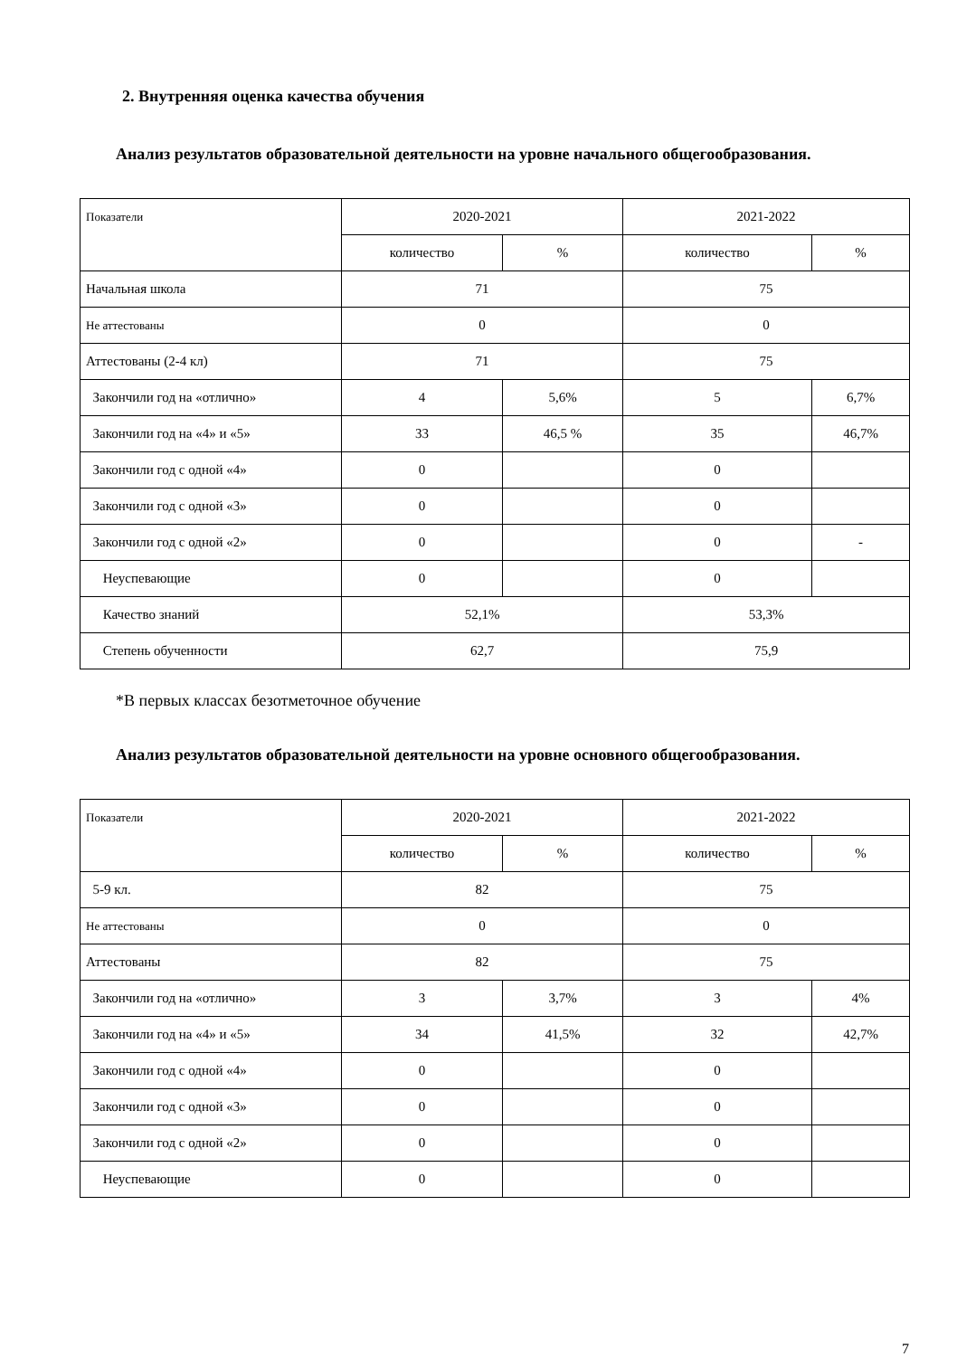2. Внутренняя оценка качества обучения
Анализ результатов образовательной деятельности на уровне начального общегообразования.
| Показатели | 2020-2021 | | 2021-2022 | |
| --- | --- | --- | --- | --- |
| | количество | % | количество | % |
| Начальная школа | 71 | | 75 | |
| Не аттестованы | 0 | | 0 | |
| Аттестованы (2-4 кл) | 71 | | 75 | |
| Закончили год на «отлично» | 4 | 5,6% | 5 | 6,7% |
| Закончили год на «4» и «5» | 33 | 46,5 % | 35 | 46,7% |
| Закончили год с одной «4» | 0 | | 0 | |
| Закончили год с одной «3» | 0 | | 0 | |
| Закончили год с одной «2» | 0 | | 0 | - |
| Неуспевающие | 0 | | 0 | |
| Качество знаний | 52,1% | | 53,3% | |
| Степень обученности | 62,7 | | 75,9 | |
*В первых классах безотметочное обучение
Анализ результатов образовательной деятельности на уровне основного общегообразования.
| Показатели | 2020-2021 | | 2021-2022 | |
| --- | --- | --- | --- | --- |
| | количество | % | количество | % |
| 5-9 кл. | 82 | | 75 | |
| Не аттестованы | 0 | | 0 | |
| Аттестованы | 82 | | 75 | |
| Закончили год на «отлично» | 3 | 3,7% | 3 | 4% |
| Закончили год на «4» и «5» | 34 | 41,5% | 32 | 42,7% |
| Закончили год с одной «4» | 0 | | 0 | |
| Закончили год с одной «3» | 0 | | 0 | |
| Закончили год с одной «2» | 0 | | 0 | |
| Неуспевающие | 0 | | 0 | |
7